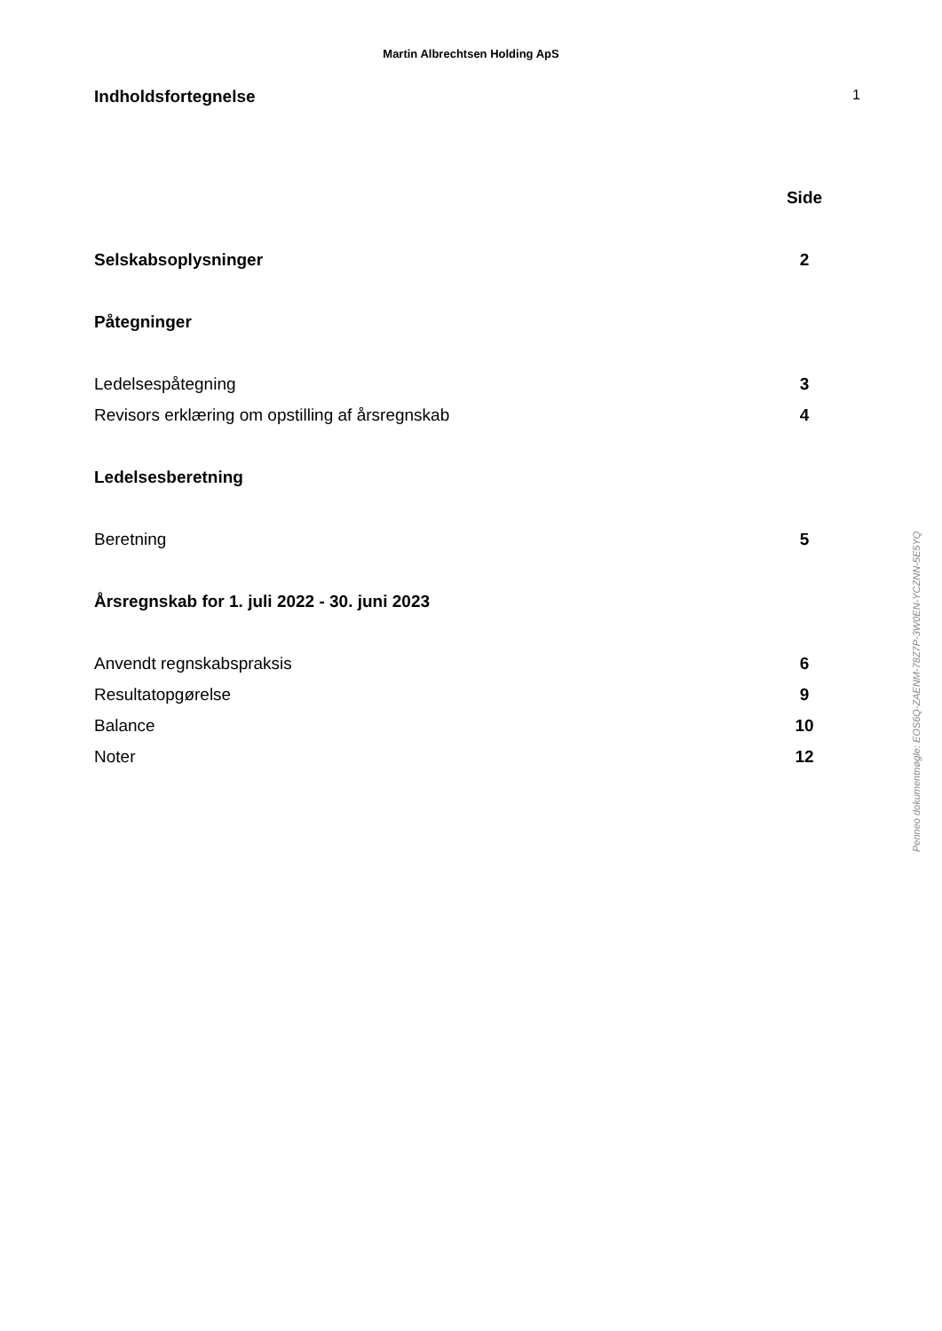Martin Albrechtsen Holding ApS
Indholdsfortegnelse
1
| | Side |
| Selskabsoplysninger | 2 |
| Påtegninger | |
| Ledelsespåtegning | 3 |
| Revisors erklæring om opstilling af årsregnskab | 4 |
| Ledelsesberetning | |
| Beretning | 5 |
| Årsregnskab for 1. juli 2022 - 30. juni 2023 | |
| Anvendt regnskabspraksis | 6 |
| Resultatopgørelse | 9 |
| Balance | 10 |
| Noter | 12 |
Penneo dokumentnøgle: EOS6Q-ZAENM-78Z7P-3W0EN-YCZNN-5E5YQ